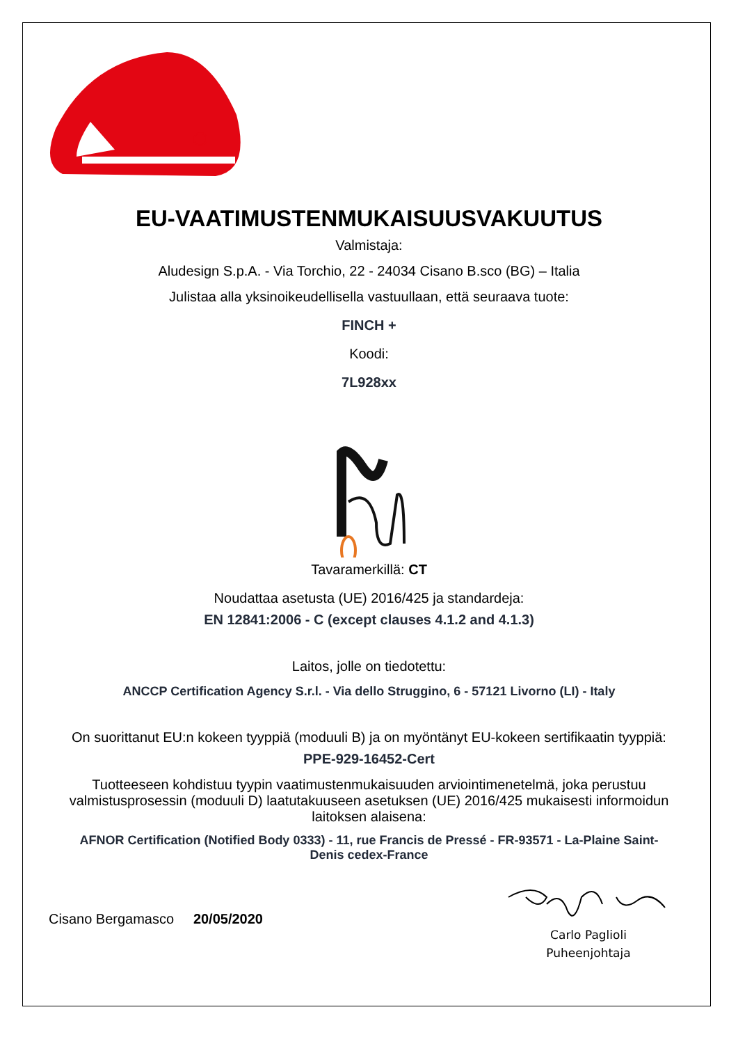EU-VAATIMUSTENMUKAISUUSVAKUUTUS
Valmistaja:
Aludesign S.p.A. - Via Torchio, 22 - 24034 Cisano B.sco (BG) – Italia
Julistaa alla yksinoikeudellisella vastuullaan, että seuraava tuote:
FINCH +
Koodi:
7L928xx
Tavaramerkillä: CT
Noudattaa asetusta (UE) 2016/425 ja standardeja:
EN 12841:2006 - C (except clauses 4.1.2 and 4.1.3)
Laitos, jolle on tiedotettu:
ANCCP Certification Agency S.r.l. - Via dello Struggino, 6 - 57121 Livorno (LI) - Italy
On suorittanut EU:n kokeen tyyppiä (moduuli B) ja on myöntänyt EU-kokeen sertifikaatin tyyppiä:
PPE-929-16452-Cert
Tuotteeseen kohdistuu tyypin vaatimustenmukaisuuden arviointimenetelmä, joka perustuu valmistusprosessin (moduuli D) laatutakuuseen asetuksen (UE) 2016/425 mukaisesti informoidun laitoksen alaisena:
AFNOR Certification (Notified Body 0333) - 11, rue Francis de Pressé - FR-93571 - La-Plaine Saint-Denis cedex-France
Cisano Bergamasco 20/05/2020
Carlo Paglioli
Puheenjohtaja